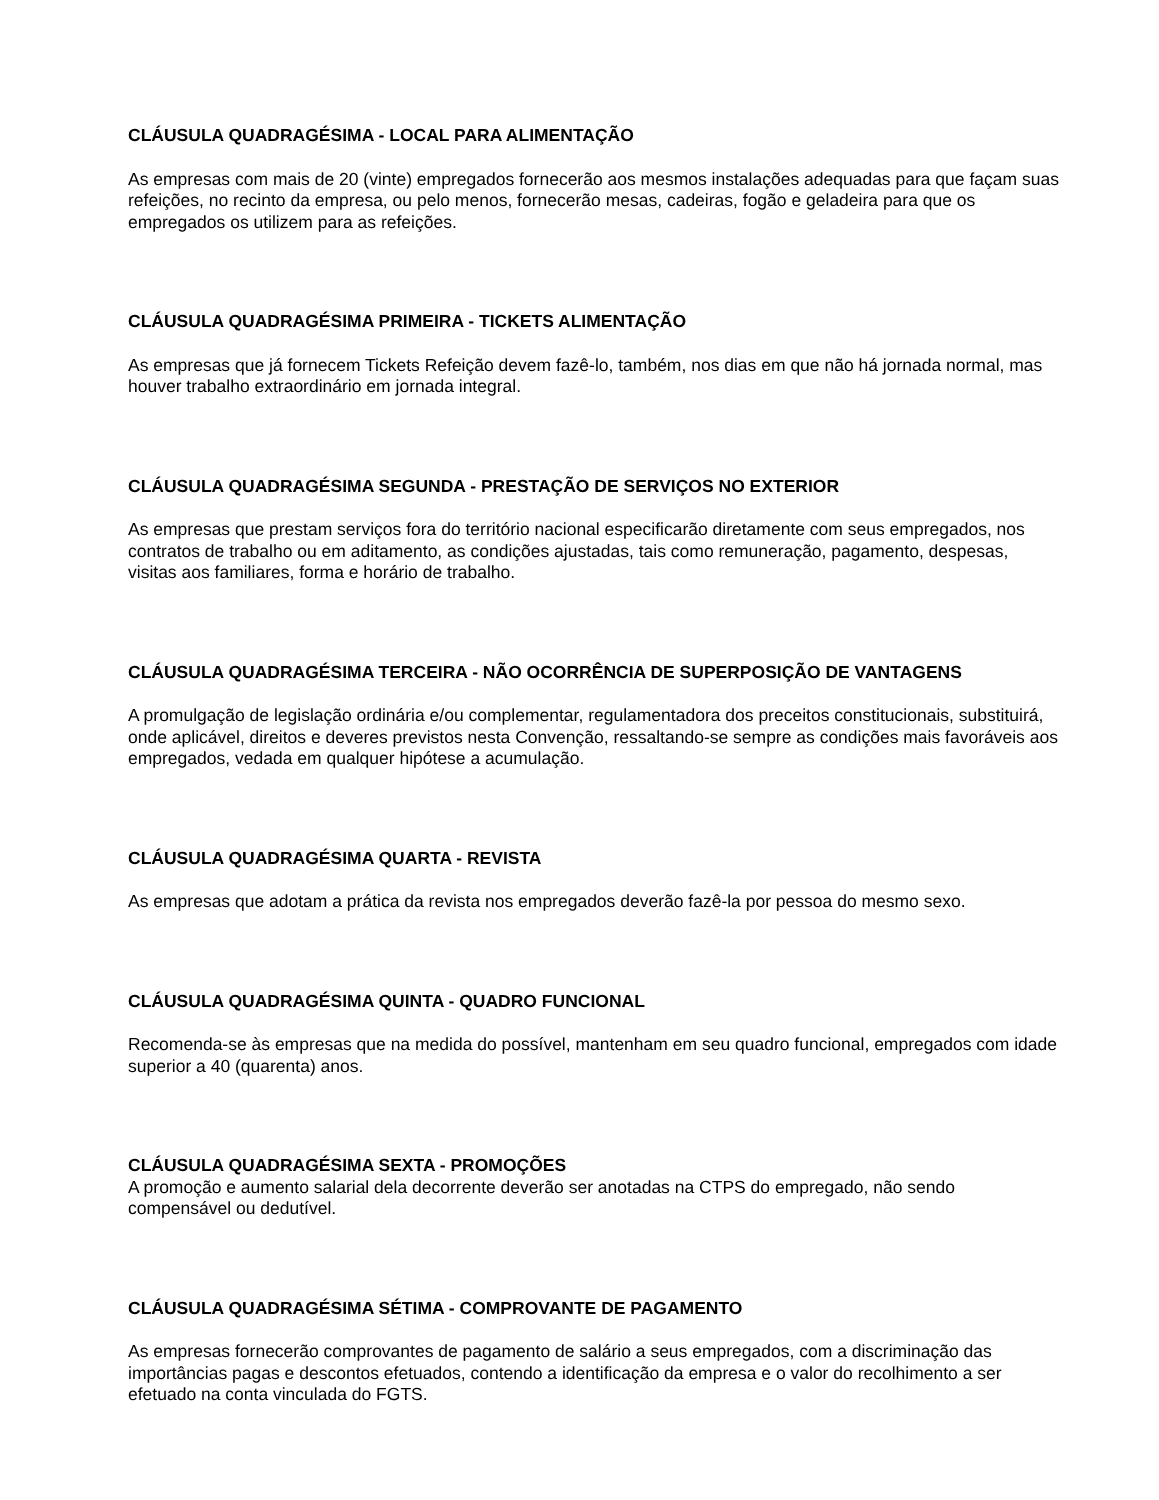CLÁUSULA QUADRAGÉSIMA - LOCAL PARA ALIMENTAÇÃO
As empresas com mais de 20 (vinte) empregados fornecerão aos mesmos instalações adequadas para que façam suas refeições, no recinto da empresa, ou pelo menos, fornecerão mesas, cadeiras, fogão e geladeira para que os empregados os utilizem para as refeições.
CLÁUSULA QUADRAGÉSIMA PRIMEIRA - TICKETS ALIMENTAÇÃO
As empresas que já fornecem Tickets Refeição devem fazê-lo, também, nos dias em que não há jornada normal, mas houver trabalho extraordinário em jornada integral.
CLÁUSULA QUADRAGÉSIMA SEGUNDA - PRESTAÇÃO DE SERVIÇOS NO EXTERIOR
As empresas que prestam serviços fora do território nacional especificarão diretamente com seus empregados, nos contratos de trabalho ou em aditamento, as condições ajustadas, tais como remuneração, pagamento, despesas, visitas aos familiares, forma e horário de trabalho.
CLÁUSULA QUADRAGÉSIMA TERCEIRA - NÃO OCORRÊNCIA DE SUPERPOSIÇÃO DE VANTAGENS
A promulgação de legislação ordinária e/ou complementar, regulamentadora dos preceitos constitucionais, substituirá, onde aplicável, direitos e deveres previstos nesta Convenção, ressaltando-se sempre as condições mais favoráveis aos empregados, vedada em qualquer hipótese a acumulação.
CLÁUSULA QUADRAGÉSIMA QUARTA - REVISTA
As empresas que adotam a prática da revista nos empregados deverão fazê-la por pessoa do mesmo sexo.
CLÁUSULA QUADRAGÉSIMA QUINTA - QUADRO FUNCIONAL
Recomenda-se às empresas que na medida do possível, mantenham em seu quadro funcional, empregados com idade superior a 40 (quarenta) anos.
CLÁUSULA QUADRAGÉSIMA SEXTA - PROMOÇÕES
A promoção e aumento salarial dela decorrente deverão ser anotadas na CTPS do empregado, não sendo compensável ou dedutível.
CLÁUSULA QUADRAGÉSIMA SÉTIMA - COMPROVANTE DE PAGAMENTO
As empresas fornecerão comprovantes de pagamento de salário a seus empregados, com a discriminação das importâncias pagas e descontos efetuados, contendo a identificação da empresa e o valor do recolhimento a ser efetuado na conta vinculada do FGTS.